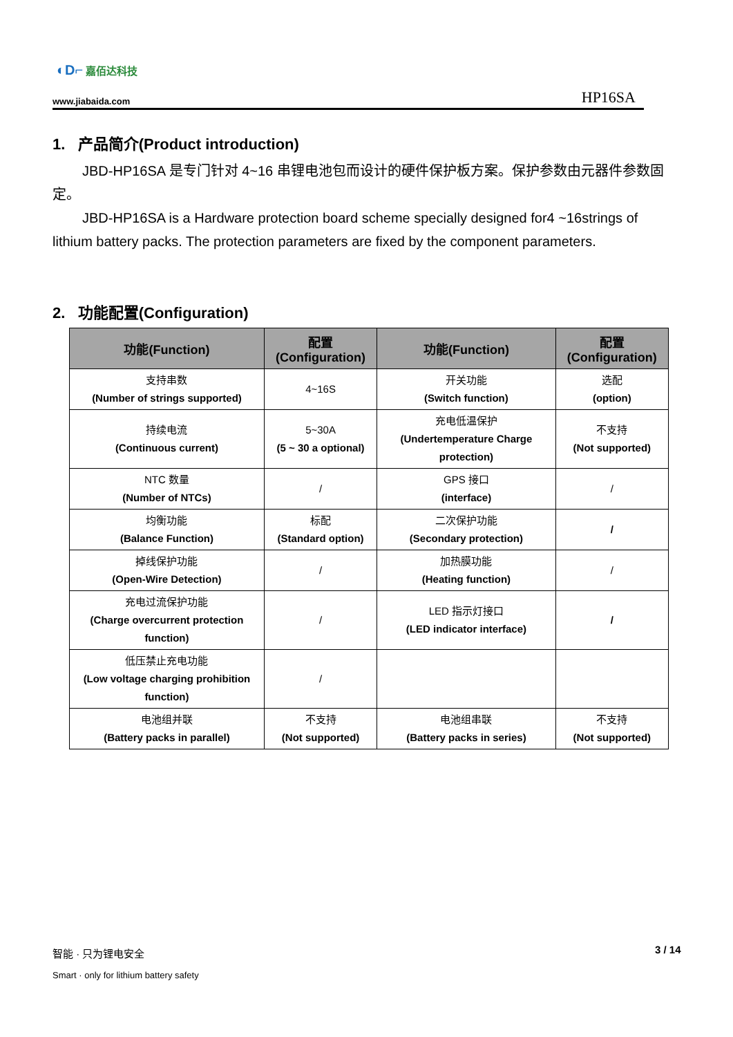◐D⌐ 嘉佰达科技
www.jiabaida.com HP16SA
1. 产品简介(Product introduction)
JBD-HP16SA 是专门针对 4~16 串锂电池包而设计的硬件保护板方案。保护参数由元器件参数固定。
JBD-HP16SA is a Hardware protection board scheme specially designed for4 ~16strings of lithium battery packs. The protection parameters are fixed by the component parameters.
2. 功能配置(Configuration)
| 功能(Function) | 配置(Configuration) | 功能(Function) | 配置(Configuration) |
| --- | --- | --- | --- |
| 支持串数 (Number of strings supported) | 4~16S | 开关功能 (Switch function) | 选配 (option) |
| 持续电流 (Continuous current) | 5~30A (5 ~ 30 a optional) | 充电低温保护 (Undertemperature Charge protection) | 不支持 (Not supported) |
| NTC 数量 (Number of NTCs) | / | GPS 接口 (interface) | / |
| 均衡功能 (Balance Function) | 标配 (Standard option) | 二次保护功能 (Secondary protection) | / |
| 掉线保护功能 (Open-Wire Detection) | / | 加热膜功能 (Heating function) | / |
| 充电过流保护功能 (Charge overcurrent protection function) | / | LED 指示灯接口 (LED indicator interface) | / |
| 低压禁止充电功能 (Low voltage charging prohibition function) | / | | |
| 电池组并联 (Battery packs in parallel) | 不支持 (Not supported) | 电池组串联 (Battery packs in series) | 不支持 (Not supported) |
智能 · 只为锂电安全
Smart · only for lithium battery safety
3 / 14